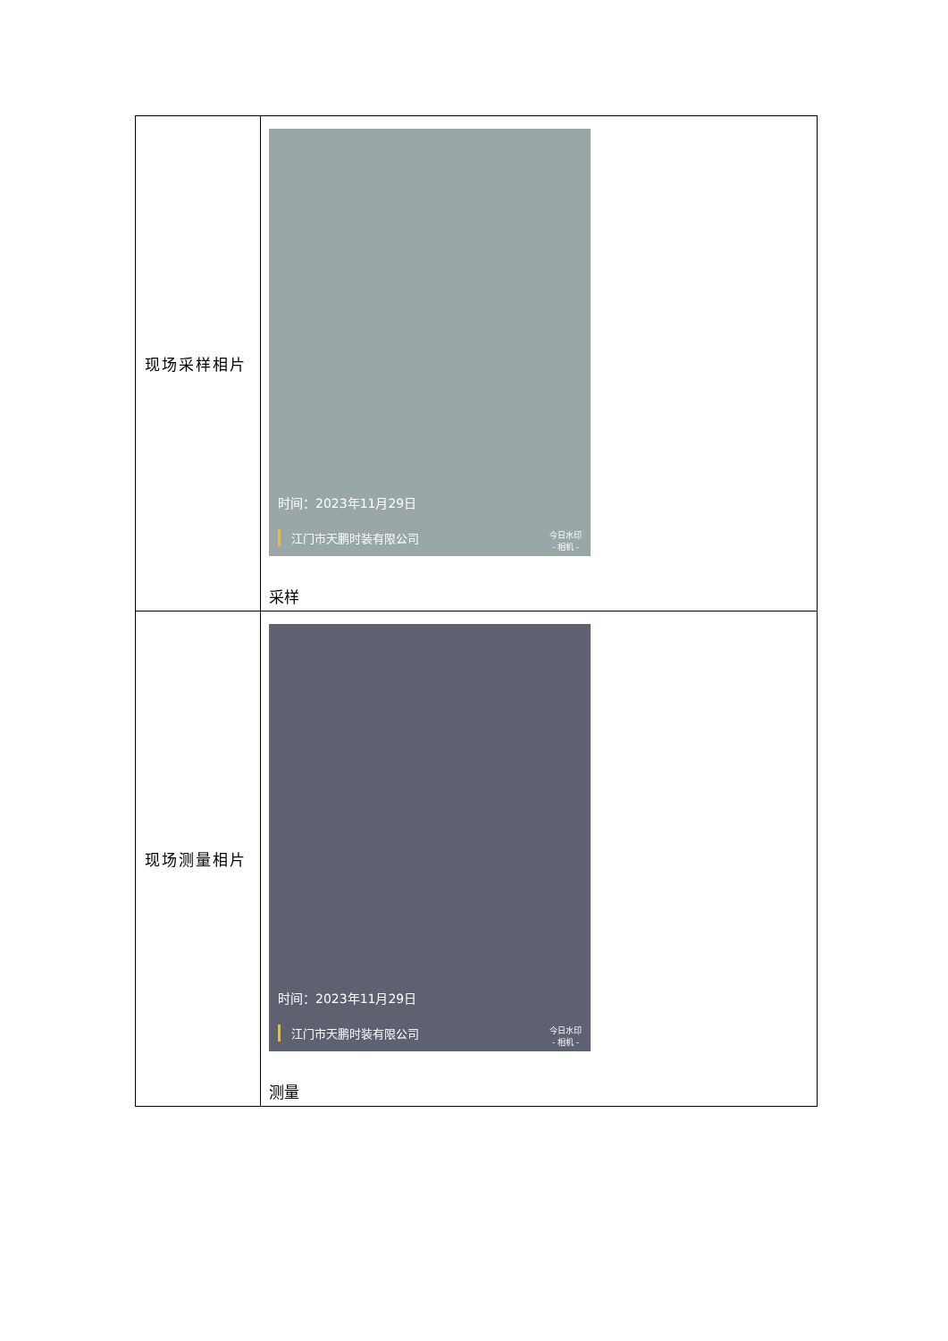| 现场采样相片 | 时间：2023年11月29日 江门市天鹏时装有限公司 今日水印 - 相机 - 采样 |
| 现场测量相片 | 时间：2023年11月29日 江门市天鹏时装有限公司 今日水印 - 相机 - 测量 |